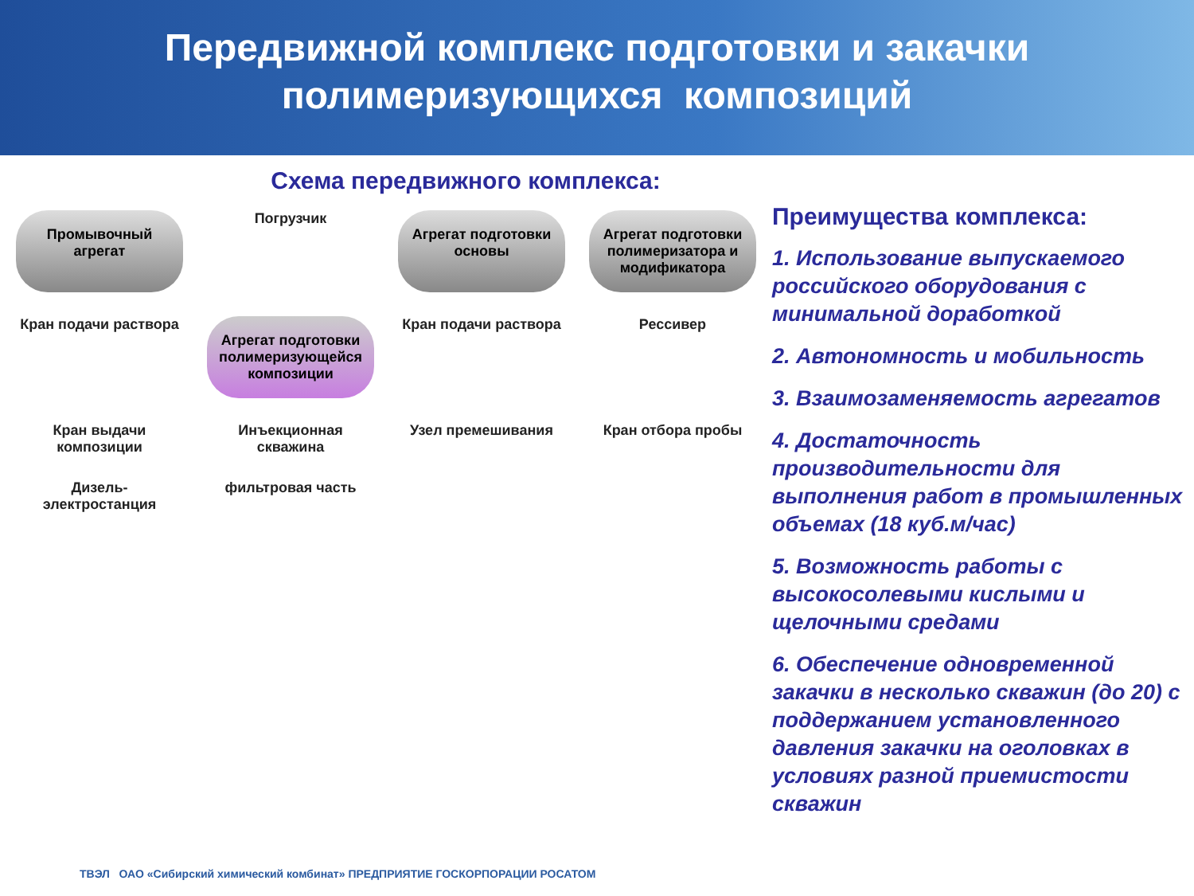Передвижной комплекс подготовки и закачки
полимеризующихся композиций
Схема передвижного комплекса:
Промывочный агрегат
Погрузчик
Агрегат подготовки основы
Агрегат подготовки полимеризатора и модификатора
Кран подачи раствора
Агрегат подготовки полимеризующейся композиции
Кран подачи раствора
Рессивер
Кран выдачи композиции
Инъекционная скважина
Узел премешивания
Кран отбора пробы
Дизель-электростанция
фильтровая часть
ТВЭЛ ОАО «Сибирский химический комбинат» ПРЕДПРИЯТИЕ ГОСКОРПОРАЦИИ РОСАТОМ
Преимущества комплекса:
1. Использование выпускаемого российского оборудования с минимальной доработкой
2. Автономность и мобильность
3. Взаимозаменяемость агрегатов
4. Достаточность производительности для выполнения работ в промышленных объемах (18 куб.м/час)
5. Возможность работы с высокосолевыми кислыми и щелочными средами
6. Обеспечение одновременной закачки в несколько скважин (до 20) с поддержанием установленного давления закачки на оголовках в условиях разной приемистости скважин